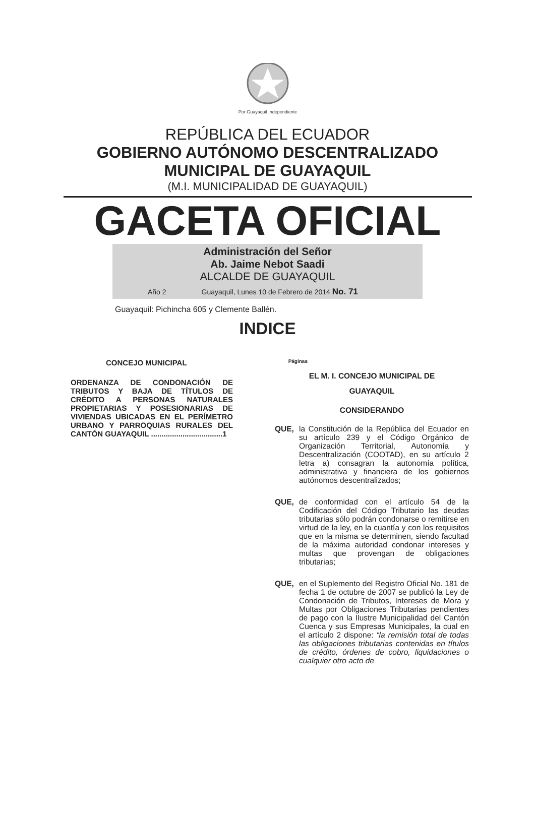Por Guayaquil Independiente
REPÚBLICA DEL ECUADOR
GOBIERNO AUTÓNOMO DESCENTRALIZADO
MUNICIPAL DE GUAYAQUIL
(M.I. MUNICIPALIDAD DE GUAYAQUIL)
GACETA OFICIAL
Administración del Señor
Ab. Jaime Nebot Saadi
ALCALDE DE GUAYAQUIL
Año 2 Guayaquil, Lunes 10 de Febrero de 2014 No. 71
Guayaquil: Pichincha 605 y Clemente Ballén.
INDICE
CONCEJO MUNICIPAL Páginas
ORDENANZA DE CONDONACIÓN DE TRIBUTOS Y BAJA DE TÍTULOS DE CRÉDITO A PERSONAS NATURALES PROPIETARIAS Y POSESIONARIAS DE VIVIENDAS UBICADAS EN EL PERÍMETRO URBANO Y PARROQUIAS RURALES DEL CANTÓN GUAYAQUIL ..................................1
EL M. I. CONCEJO MUNICIPAL DE
GUAYAQUIL
CONSIDERANDO
QUE, la Constitución de la República del Ecuador en su artículo 239 y el Código Orgánico de Organización Territorial, Autonomía y Descentralización (COOTAD), en su artículo 2 letra a) consagran la autonomía política, administrativa y financiera de los gobiernos autónomos descentralizados;
QUE, de conformidad con el artículo 54 de la Codificación del Código Tributario las deudas tributarias sólo podrán condonarse o remitirse en virtud de la ley, en la cuantía y con los requisitos que en la misma se determinen, siendo facultad de la máxima autoridad condonar intereses y multas que provengan de obligaciones tributarias;
QUE, en el Suplemento del Registro Oficial No. 181 de fecha 1 de octubre de 2007 se publicó la Ley de Condonación de Tributos, Intereses de Mora y Multas por Obligaciones Tributarias pendientes de pago con la Ilustre Municipalidad del Cantón Cuenca y sus Empresas Municipales, la cual en el artículo 2 dispone: “la remisión total de todas las obligaciones tributarias contenidas en títulos de crédito, órdenes de cobro, liquidaciones o cualquier otro acto de